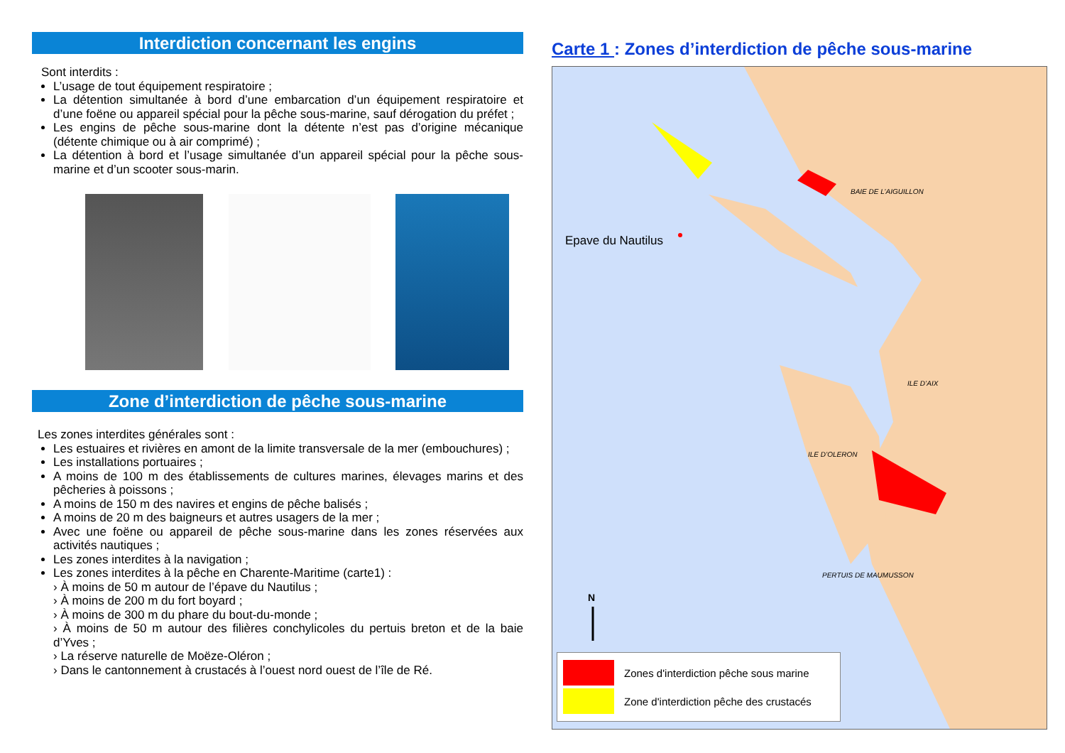Interdiction concernant les engins
Sont interdits :
L’usage de tout équipement respiratoire ;
La détention simultanée à bord d’une embarcation d’un équipement respiratoire et d’une foëne ou appareil spécial pour la pêche sous-marine, sauf dérogation du préfet ;
Les engins de pêche sous-marine dont la détente n’est pas d’origine mécanique (détente chimique ou à air comprimé) ;
La détention à bord et l’usage simultanée d’un appareil spécial pour la pêche sous-marine et d’un scooter sous-marin.
Zone d’interdiction de pêche sous-marine
Les zones interdites générales sont :
Les estuaires et rivières en amont de la limite transversale de la mer (embouchures) ;
Les installations portuaires ;
A moins de 100 m des établissements de cultures marines, élevages marins et des pêcheries à poissons ;
A moins de 150 m des navires et engins de pêche balisés ;
A moins de 20 m des baigneurs et autres usagers de la mer ;
Avec une foëne ou appareil de pêche sous-marine dans les zones réservées aux activités nautiques ;
Les zones interdites à la navigation ;
Les zones interdites à la pêche en Charente-Maritime (carte1) :
› À moins de 50 m autour de l’épave du Nautilus ;
› À moins de 200 m du fort boyard ;
› À moins de 300 m du phare du bout-du-monde ;
› À moins de 50 m autour des filières conchylicoles du pertuis breton et de la baie d’Yves ;
› La réserve naturelle de Moëze-Oléron ;
› Dans le cantonnement à crustacés à l’ouest nord ouest de l’île de Ré.
Carte 1 : Zones d’interdiction de pêche sous-marine
N
Epave du Nautilus
BAIE DE L’AIGUILLON
ILE D’AIX
ILE D’OLERON
PERTUIS DE MAUMUSSON
Zones d'interdiction pêche sous marine
Zone d'interdiction pêche des crustacés